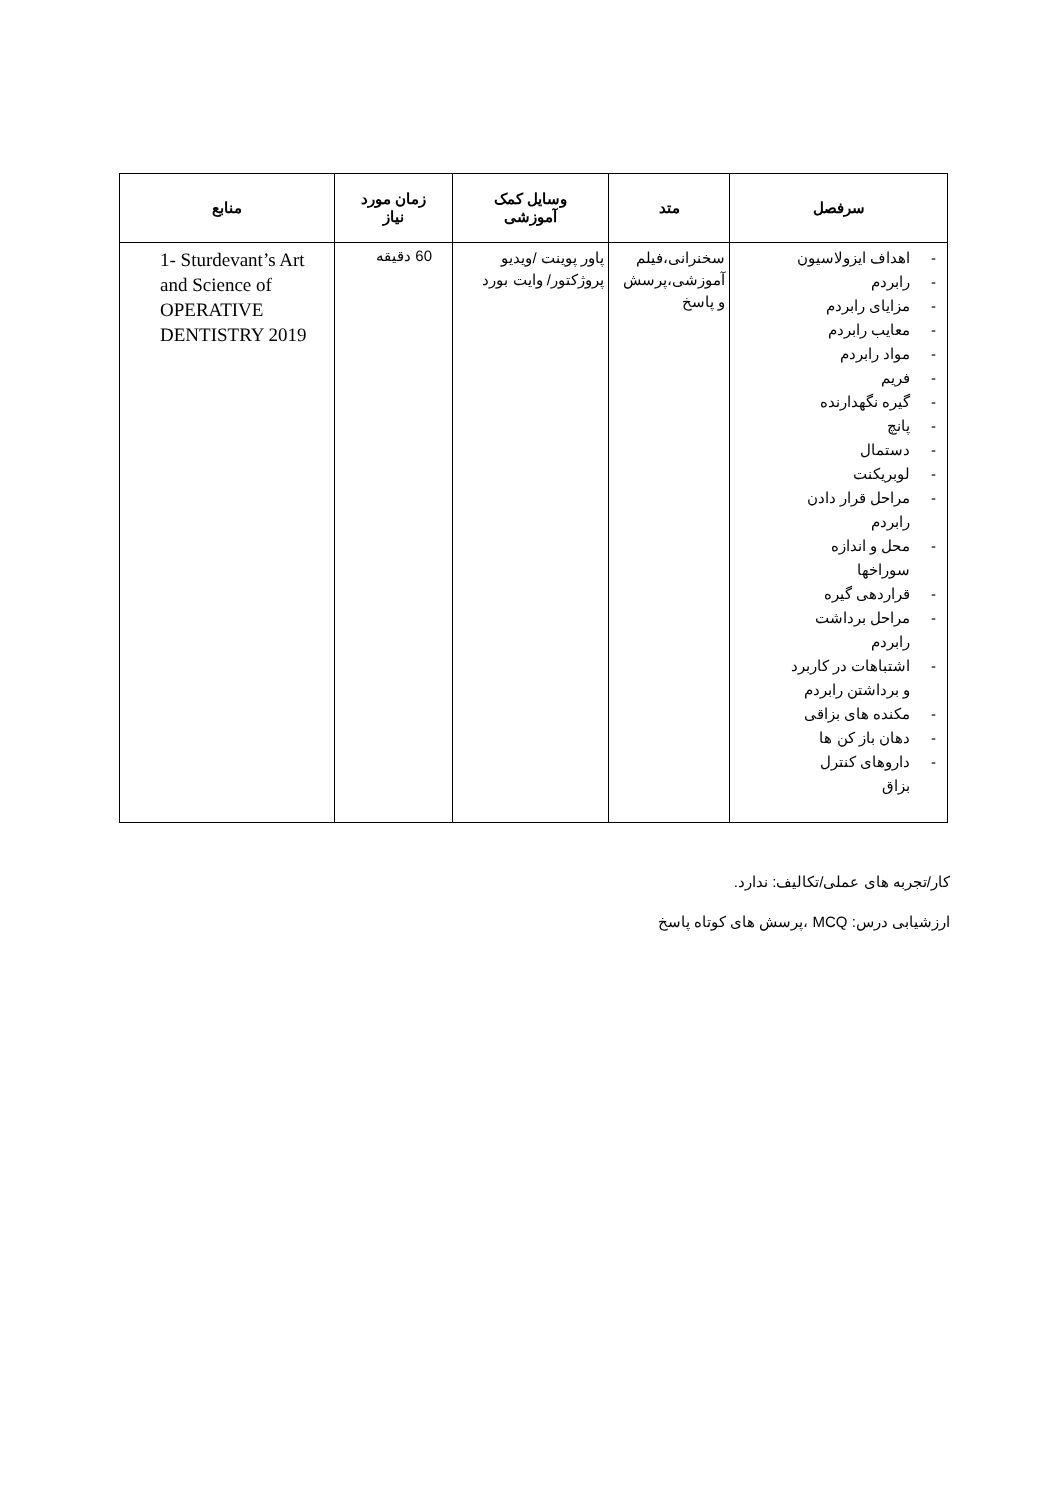| سرفصل | متد | وسایل کمک آموزشی | زمان مورد نیاز | منابع |
| --- | --- | --- | --- | --- |
| - اهداف ایزولاسیون - رابردم - مزایای رابردم - معایب رابردم - مواد رابردم - فریم - گیره نگهدارنده - پانچ - دستمال - لوبریکنت - مراحل قرار دادن رابردم - محل و اندازه سوراخها - قراردهی گیره - مراحل برداشت رابردم - اشتباهات در کاربرد و برداشتن رابردم - مکنده های بزاقی - دهان باز کن ها - داروهای کنترل بزاق | سخنرانی،فیلم آموزشی،پرسش و پاسخ | پاور پوینت /ویدیو پروژکتور/ وایت بورد | 60 دقیقه | 1- Sturdevant’s Art and Science of OPERATIVE DENTISTRY 2019 |
کار/تجربه های عملی/تکالیف: ندارد.
ارزشیابی درس: MCQ ،پرسش های کوتاه پاسخ